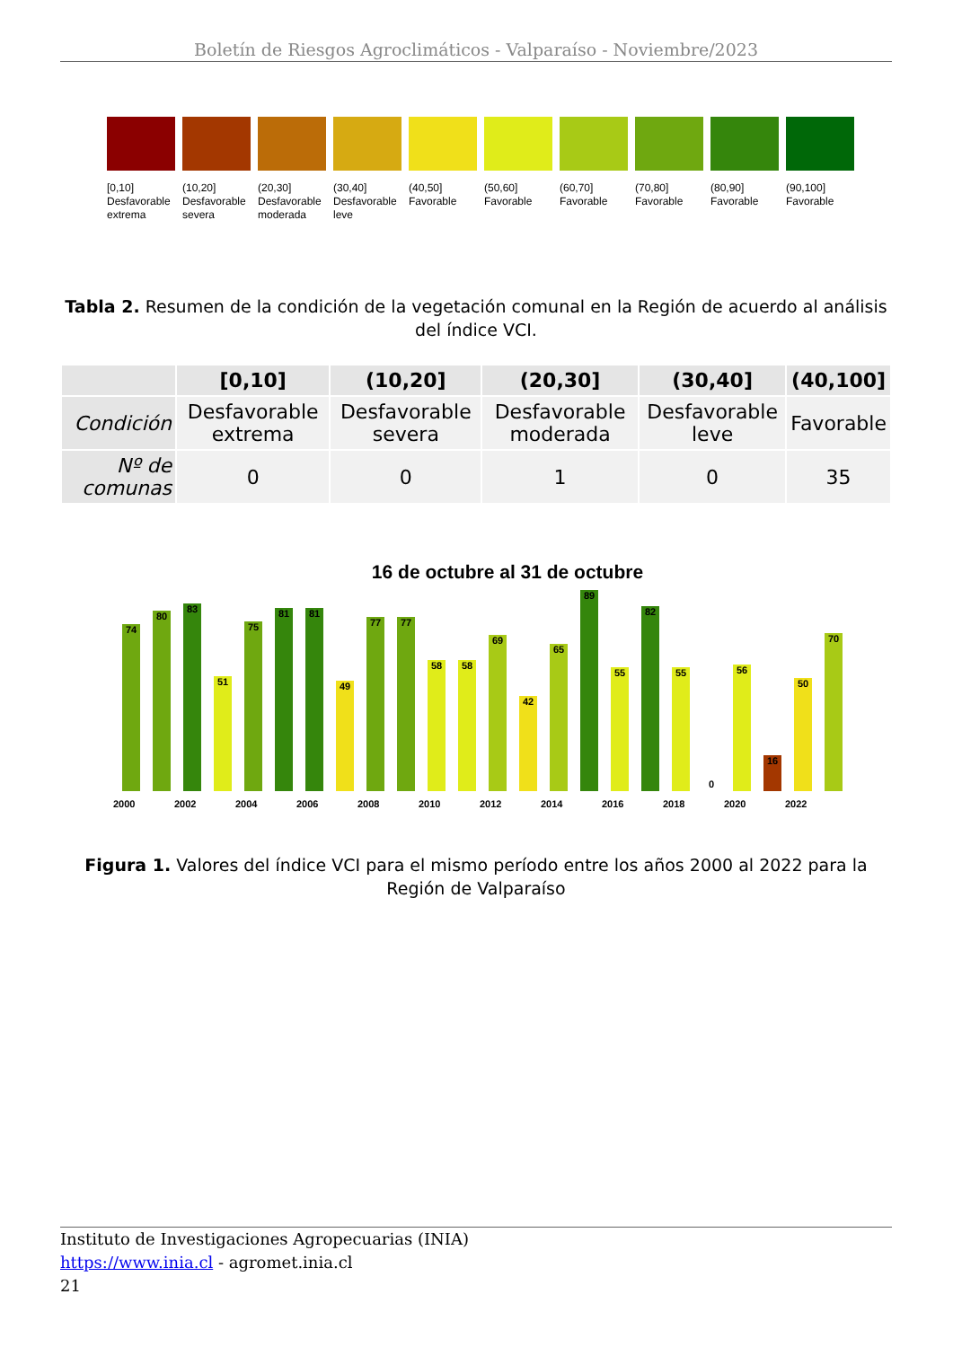Boletín de Riesgos Agroclimáticos - Valparaíso - Noviembre/2023
[0,10]
Desfavorable extrema
(10,20]
Desfavorable severa
(20,30]
Desfavorable moderada
(30,40]
Desfavorable leve
(40,50]
Favorable
(50,60]
Favorable
(60,70]
Favorable
(70,80]
Favorable
(80,90]
Favorable
(90,100]
Favorable
Tabla 2. Resumen de la condición de la vegetación comunal en la Región de acuerdo al análisis del índice VCI.
| | [0,10] | (10,20] | (20,30] | (30,40] | (40,100] |
| --- | --- | --- | --- | --- | --- |
| Condición | Desfavorable extrema | Desfavorable severa | Desfavorable moderada | Desfavorable leve | Favorable |
| Nº de comunas | 0 | 0 | 1 | 0 | 35 |
16 de octubre al 31 de octubre
74
80
83
51
75
81
81
49
77
77
58
58
69
42
65
89
55
82
55
0
56
16
50
70
2000 2002 2004 2006 2008 2010 2012 2014 2016 2018 2020 2022
Figura 1. Valores del índice VCI para el mismo período entre los años 2000 al 2022 para la Región de Valparaíso
Instituto de Investigaciones Agropecuarias (INIA)
https://www.inia.cl - agromet.inia.cl
21